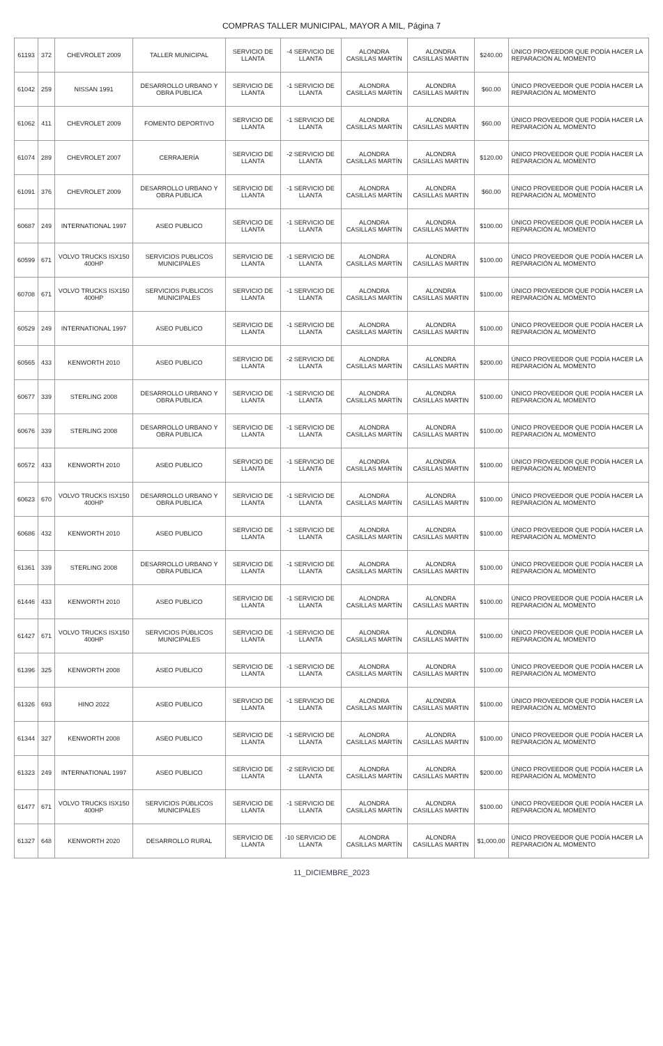COMPRAS TALLER MUNICIPAL, MAYOR A MIL, Página 7
| 61193 | 372 | CHEVROLET 2009 | TALLER MUNICIPAL | SERVICIO DE LLANTA | -4 SERVICIO DE LLANTA | ALONDRA CASILLAS MARTÍN | ALONDRA CASILLAS MARTIN | $240.00 | ÚNICO PROVEEDOR QUE PODÍA HACER LA REPARACIÓN AL MOMENTO |
| 61042 | 259 | NISSAN 1991 | DESARROLLO URBANO Y OBRA PUBLICA | SERVICIO DE LLANTA | -1 SERVICIO DE LLANTA | ALONDRA CASILLAS MARTÍN | ALONDRA CASILLAS MARTIN | $60.00 | ÚNICO PROVEEDOR QUE PODÍA HACER LA REPARACIÓN AL MOMENTO |
| 61062 | 411 | CHEVROLET 2009 | FOMENTO DEPORTIVO | SERVICIO DE LLANTA | -1 SERVICIO DE LLANTA | ALONDRA CASILLAS MARTÍN | ALONDRA CASILLAS MARTIN | $60.00 | ÚNICO PROVEEDOR QUE PODÍA HACER LA REPARACIÓN AL MOMENTO |
| 61074 | 289 | CHEVROLET 2007 | CERRAJERÍA | SERVICIO DE LLANTA | -2 SERVICIO DE LLANTA | ALONDRA CASILLAS MARTÍN | ALONDRA CASILLAS MARTIN | $120.00 | ÚNICO PROVEEDOR QUE PODÍA HACER LA REPARACIÓN AL MOMENTO |
| 61091 | 376 | CHEVROLET 2009 | DESARROLLO URBANO Y OBRA PUBLICA | SERVICIO DE LLANTA | -1 SERVICIO DE LLANTA | ALONDRA CASILLAS MARTÍN | ALONDRA CASILLAS MARTIN | $60.00 | ÚNICO PROVEEDOR QUE PODÍA HACER LA REPARACIÓN AL MOMENTO |
| 60687 | 249 | INTERNATIONAL 1997 | ASEO PUBLICO | SERVICIO DE LLANTA | -1 SERVICIO DE LLANTA | ALONDRA CASILLAS MARTÍN | ALONDRA CASILLAS MARTIN | $100.00 | ÚNICO PROVEEDOR QUE PODÍA HACER LA REPARACIÓN AL MOMENTO |
| 60599 | 671 | VOLVO TRUCKS ISX150 400HP | SERVICIOS PUBLICOS MUNICIPALES | SERVICIO DE LLANTA | -1 SERVICIO DE LLANTA | ALONDRA CASILLAS MARTÍN | ALONDRA CASILLAS MARTIN | $100.00 | ÚNICO PROVEEDOR QUE PODÍA HACER LA REPARACIÓN AL MOMENTO |
| 60708 | 671 | VOLVO TRUCKS ISX150 400HP | SERVICIOS PUBLICOS MUNICIPALES | SERVICIO DE LLANTA | -1 SERVICIO DE LLANTA | ALONDRA CASILLAS MARTÍN | ALONDRA CASILLAS MARTIN | $100.00 | ÚNICO PROVEEDOR QUE PODÍA HACER LA REPARACIÓN AL MOMENTO |
| 60529 | 249 | INTERNATIONAL 1997 | ASEO PUBLICO | SERVICIO DE LLANTA | -1 SERVICIO DE LLANTA | ALONDRA CASILLAS MARTÍN | ALONDRA CASILLAS MARTIN | $100.00 | ÚNICO PROVEEDOR QUE PODÍA HACER LA REPARACIÓN AL MOMENTO |
| 60565 | 433 | KENWORTH 2010 | ASEO PUBLICO | SERVICIO DE LLANTA | -2 SERVICIO DE LLANTA | ALONDRA CASILLAS MARTÍN | ALONDRA CASILLAS MARTIN | $200.00 | ÚNICO PROVEEDOR QUE PODÍA HACER LA REPARACIÓN AL MOMENTO |
| 60677 | 339 | STERLING 2008 | DESARROLLO URBANO Y OBRA PUBLICA | SERVICIO DE LLANTA | -1 SERVICIO DE LLANTA | ALONDRA CASILLAS MARTÍN | ALONDRA CASILLAS MARTIN | $100.00 | ÚNICO PROVEEDOR QUE PODÍA HACER LA REPARACIÓN AL MOMENTO |
| 60676 | 339 | STERLING 2008 | DESARROLLO URBANO Y OBRA PUBLICA | SERVICIO DE LLANTA | -1 SERVICIO DE LLANTA | ALONDRA CASILLAS MARTÍN | ALONDRA CASILLAS MARTIN | $100.00 | ÚNICO PROVEEDOR QUE PODÍA HACER LA REPARACIÓN AL MOMENTO |
| 60572 | 433 | KENWORTH 2010 | ASEO PUBLICO | SERVICIO DE LLANTA | -1 SERVICIO DE LLANTA | ALONDRA CASILLAS MARTÍN | ALONDRA CASILLAS MARTIN | $100.00 | ÚNICO PROVEEDOR QUE PODÍA HACER LA REPARACIÓN AL MOMENTO |
| 60623 | 670 | VOLVO TRUCKS ISX150 400HP | DESARROLLO URBANO Y OBRA PUBLICA | SERVICIO DE LLANTA | -1 SERVICIO DE LLANTA | ALONDRA CASILLAS MARTÍN | ALONDRA CASILLAS MARTIN | $100.00 | ÚNICO PROVEEDOR QUE PODÍA HACER LA REPARACIÓN AL MOMENTO |
| 60686 | 432 | KENWORTH 2010 | ASEO PUBLICO | SERVICIO DE LLANTA | -1 SERVICIO DE LLANTA | ALONDRA CASILLAS MARTÍN | ALONDRA CASILLAS MARTIN | $100.00 | ÚNICO PROVEEDOR QUE PODÍA HACER LA REPARACIÓN AL MOMENTO |
| 61361 | 339 | STERLING 2008 | DESARROLLO URBANO Y OBRA PUBLICA | SERVICIO DE LLANTA | -1 SERVICIO DE LLANTA | ALONDRA CASILLAS MARTÍN | ALONDRA CASILLAS MARTIN | $100.00 | ÚNICO PROVEEDOR QUE PODÍA HACER LA REPARACIÓN AL MOMENTO |
| 61446 | 433 | KENWORTH 2010 | ASEO PUBLICO | SERVICIO DE LLANTA | -1 SERVICIO DE LLANTA | ALONDRA CASILLAS MARTÍN | ALONDRA CASILLAS MARTIN | $100.00 | ÚNICO PROVEEDOR QUE PODÍA HACER LA REPARACIÓN AL MOMENTO |
| 61427 | 671 | VOLVO TRUCKS ISX150 400HP | SERVICIOS PÚBLICOS MUNICIPALES | SERVICIO DE LLANTA | -1 SERVICIO DE LLANTA | ALONDRA CASILLAS MARTÍN | ALONDRA CASILLAS MARTIN | $100.00 | ÚNICO PROVEEDOR QUE PODÍA HACER LA REPARACIÓN AL MOMENTO |
| 61396 | 325 | KENWORTH 2008 | ASEO PUBLICO | SERVICIO DE LLANTA | -1 SERVICIO DE LLANTA | ALONDRA CASILLAS MARTÍN | ALONDRA CASILLAS MARTIN | $100.00 | ÚNICO PROVEEDOR QUE PODÍA HACER LA REPARACIÓN AL MOMENTO |
| 61326 | 693 | HINO 2022 | ASEO PUBLICO | SERVICIO DE LLANTA | -1 SERVICIO DE LLANTA | ALONDRA CASILLAS MARTÍN | ALONDRA CASILLAS MARTIN | $100.00 | ÚNICO PROVEEDOR QUE PODÍA HACER LA REPARACIÓN AL MOMENTO |
| 61344 | 327 | KENWORTH 2008 | ASEO PUBLICO | SERVICIO DE LLANTA | -1 SERVICIO DE LLANTA | ALONDRA CASILLAS MARTÍN | ALONDRA CASILLAS MARTIN | $100.00 | ÚNICO PROVEEDOR QUE PODÍA HACER LA REPARACIÓN AL MOMENTO |
| 61323 | 249 | INTERNATIONAL 1997 | ASEO PUBLICO | SERVICIO DE LLANTA | -2 SERVICIO DE LLANTA | ALONDRA CASILLAS MARTÍN | ALONDRA CASILLAS MARTIN | $200.00 | ÚNICO PROVEEDOR QUE PODÍA HACER LA REPARACIÓN AL MOMENTO |
| 61477 | 671 | VOLVO TRUCKS ISX150 400HP | SERVICIOS PÚBLICOS MUNICIPALES | SERVICIO DE LLANTA | -1 SERVICIO DE LLANTA | ALONDRA CASILLAS MARTÍN | ALONDRA CASILLAS MARTIN | $100.00 | ÚNICO PROVEEDOR QUE PODÍA HACER LA REPARACIÓN AL MOMENTO |
| 61327 | 648 | KENWORTH 2020 | DESARROLLO RURAL | SERVICIO DE LLANTA | -10 SERVICIO DE LLANTA | ALONDRA CASILLAS MARTÍN | ALONDRA CASILLAS MARTIN | $1,000.00 | ÚNICO PROVEEDOR QUE PODÍA HACER LA REPARACIÓN AL MOMENTO |
11_DICIEMBRE_2023